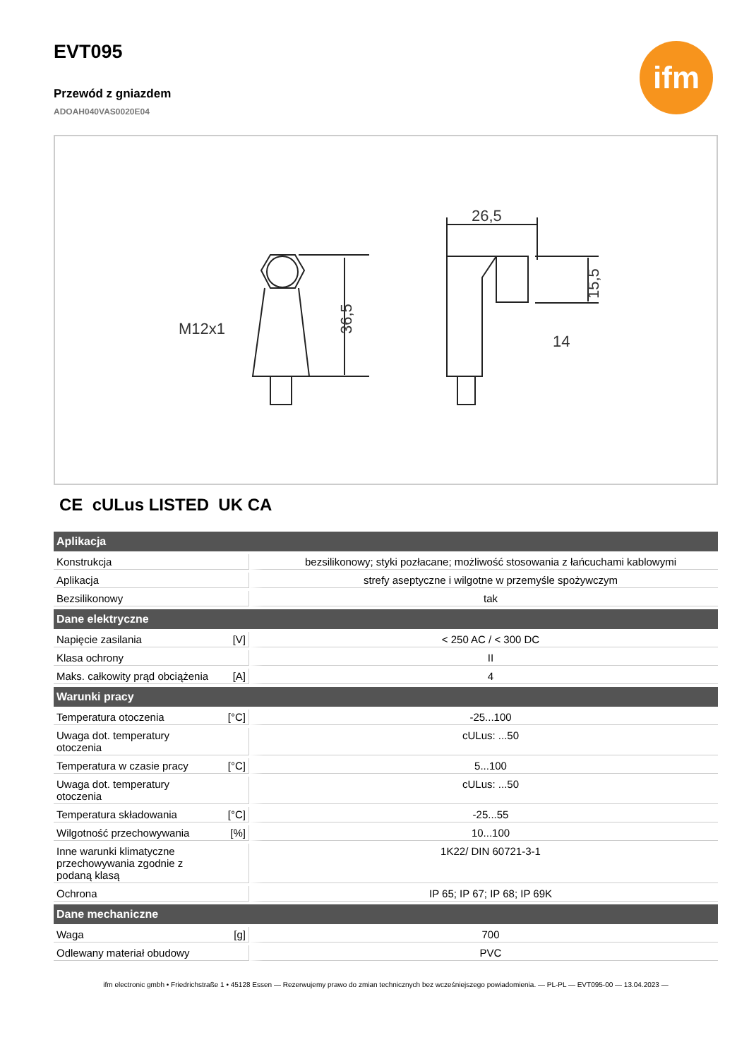ifm
EVT095
Przewód z gniazdem
ADOAH040VAS0020E04
M12x1
26,5
36,5
15,5
14
CE cULus LISTED UK CA
| Aplikacja | | |
| --- | --- | --- |
| Konstrukcja | | bezsilikonowy; styki pozłacane; możliwość stosowania z łańcuchami kablowymi |
| Aplikacja | | strefy aseptyczne i wilgotne w przemyśle spożywczym |
| Bezsilikonowy | | tak |
| Dane elektryczne | | |
| Napięcie zasilania | [V] | < 250 AC / < 300 DC |
| Klasa ochrony | | II |
| Maks. całkowity prąd obciążenia | [A] | 4 |
| Warunki pracy | | |
| Temperatura otoczenia | [°C] | -25...100 |
| Uwaga dot. temperatury otoczenia | | cULus: ...50 |
| Temperatura w czasie pracy | [°C] | 5...100 |
| Uwaga dot. temperatury otoczenia | | cULus: ...50 |
| Temperatura składowania | [°C] | -25...55 |
| Wilgotność przechowywania | [%] | 10...100 |
| Inne warunki klimatyczne przechowywania zgodnie z podaną klasą | | 1K22/ DIN 60721-3-1 |
| Ochrona | | IP 65; IP 67; IP 68; IP 69K |
| Dane mechaniczne | | |
| Waga | [g] | 700 |
| Odlewany materiał obudowy | | PVC |
ifm electronic gmbh • Friedrichstraße 1 • 45128 Essen — Rezerwujemy prawo do zmian technicznych bez wcześniejszego powiadomienia. — PL-PL — EVT095-00 — 13.04.2023 —